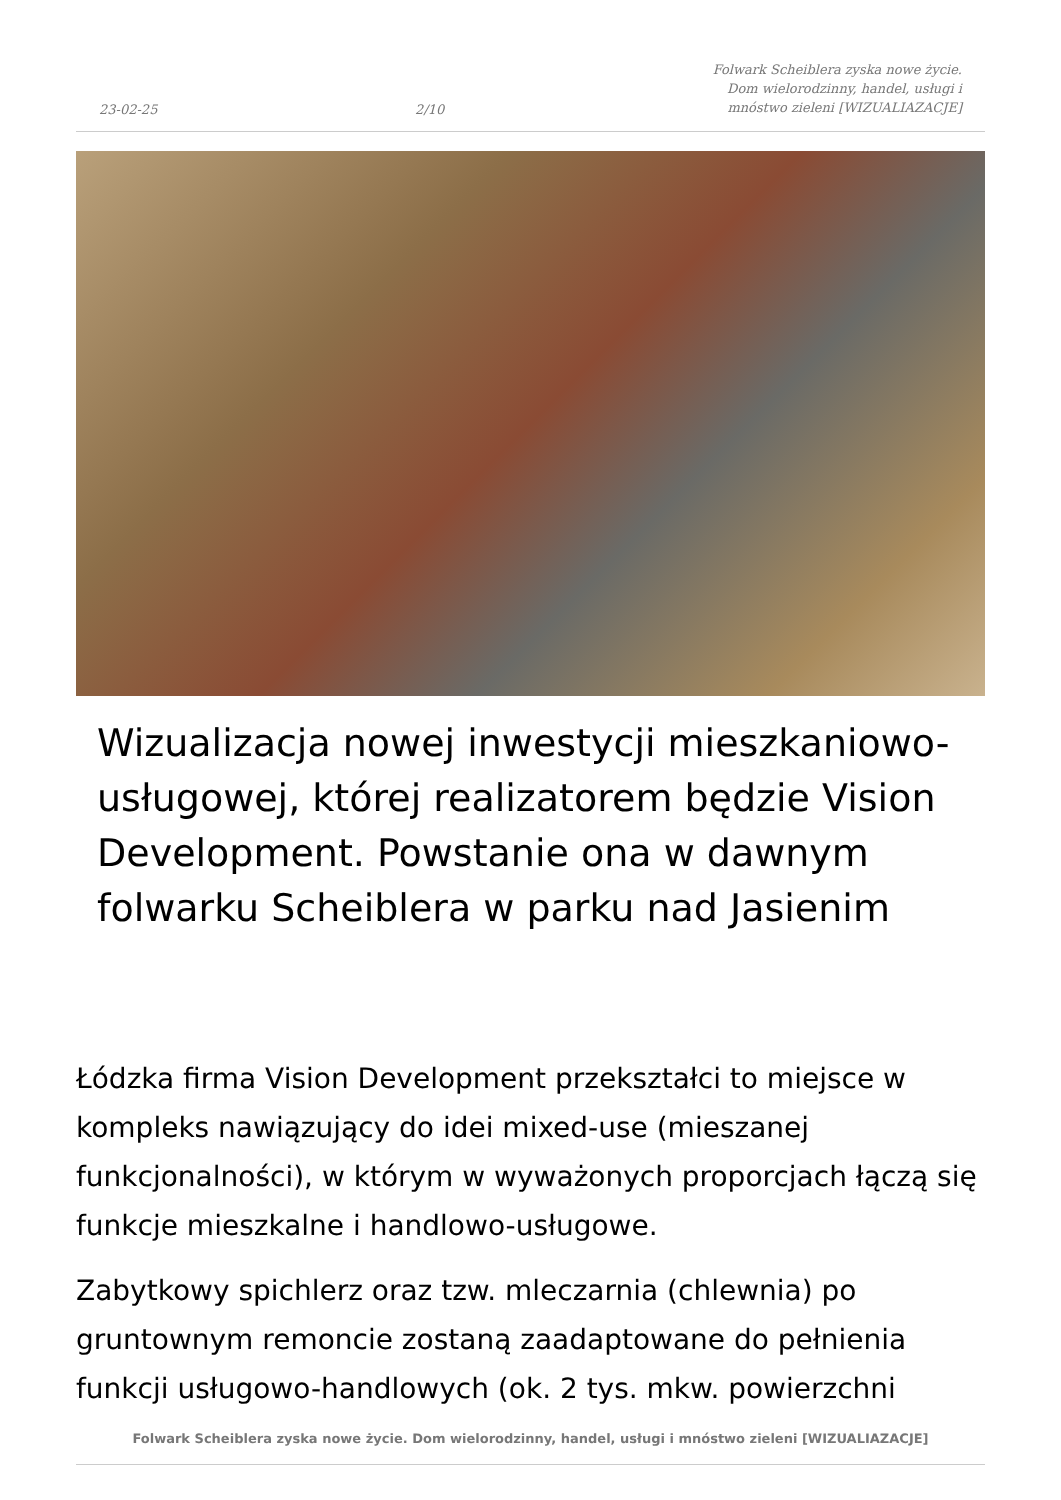23-02-25 2/10 Folwark Scheiblera zyska nowe życie. Dom wielorodzinny, handel, usługi i mnóstwo zieleni [WIZUALIAZACJE]
Wizualizacja nowej inwestycji mieszkaniowo-usługowej, której realizatorem będzie Vision Development. Powstanie ona w dawnym folwarku Scheiblera w parku nad Jasienim
Łódzka firma Vision Development przekształci to miejsce w kompleks nawiązujący do idei mixed-use (mieszanej funkcjonalności), w którym w wyważonych proporcjach łączą się funkcje mieszkalne i handlowo-usługowe.
Zabytkowy spichlerz oraz tzw. mleczarnia (chlewnia) po gruntownym remoncie zostaną zaadaptowane do pełnienia funkcji usługowo-handlowych (ok. 2 tys. mkw. powierzchni
Folwark Scheiblera zyska nowe życie. Dom wielorodzinny, handel, usługi i mnóstwo zieleni [WIZUALIAZACJE]